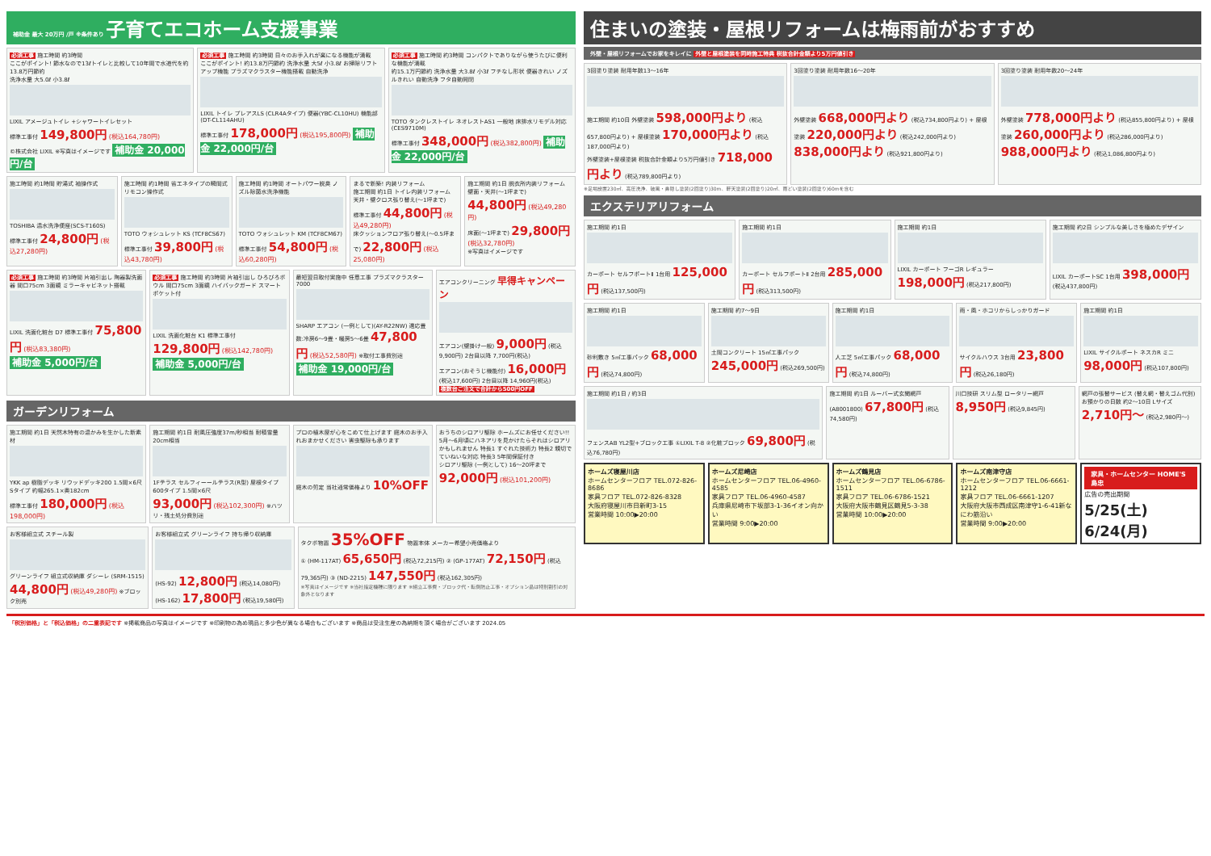補助金 最大 20万円 /戸 ※条件あり
子育てエコホーム支援事業
必須工事 施工時間 約3時間
ここがポイント! 節水なので13ℓトイレと比較して10年間で水道代を約13.8万円節約
洗浄水量 大5.0ℓ 小3.8ℓ
LIXIL アメージュトイレ +シャワートイレセット
標準工事付 149,800円 (税込164,780円)
©株式会社 LIXIL ※写真はイメージです 補助金 20,000円/台
必須工事 施工時間 約3時間 日々のお手入れが楽になる機能が満載
ここがポイント! 約13.8万円節約 洗浄水量 大5ℓ 小3.8ℓ お掃除リフトアップ機能 プラズマクラスター機能搭載 自動洗浄
LIXIL トイレ プレアスLS (CLR4Aタイプ) 便器(YBC-CL10HU) 機能部(DT-CL114AHU)
標準工事付 178,000円 (税込195,800円) 補助金 22,000円/台
必須工事 施工時間 約3時間 コンパクトでありながら使うたびに便利な機能が満載
約15.1万円節約 洗浄水量 大3.8ℓ 小3ℓ フチなし形状 便器きれい ノズルきれい 自動洗浄 フタ自動開閉
TOTO タンクレストイレ ネオレストAS1 一般地 床排水リモデル対応 (CES9710M)
標準工事付 348,000円 (税込382,800円) 補助金 22,000円/台
施工時間 約1時間 貯湯式 袖操作式
TOSHIBA 温水洗浄便座(SCS-T160S)
標準工事付 24,800円 (税込27,280円)
施工時間 約1時間 省エネタイプの瞬間式 リモコン操作式
TOTO ウォシュレット KS (TCF8CS67)
標準工事付 39,800円 (税込43,780円)
施工時間 約1時間 オートパワー脱臭 ノズル除菌水洗浄機能
TOTO ウォシュレット KM (TCF8CM67)
標準工事付 54,800円 (税込60,280円)
まるで新築! 内装リフォーム
施工期間 約1日 トイレ内装リフォーム 天井・壁クロス張り替え(〜1坪まで)
標準工事付 44,800円 (税込49,280円)
床クッションフロア張り替え(〜0.5坪まで) 22,800円 (税込25,080円)
施工期間 約1日 脱衣所内装リフォーム 壁面・天井(〜1坪まで)
44,800円 (税込49,280円)
床面(〜1坪まで) 29,800円 (税込32,780円)
※写真はイメージです
必須工事 施工時間 約3時間 片袖引出し 陶器製洗面器 間口75cm 3面鏡 ミラーキャビネット搭載
LIXIL 洗面化粧台 D7 標準工事付 75,800円 (税込83,380円)
補助金 5,000円/台
必須工事 施工時間 約3時間 片袖引出し ひろびろボウル 間口75cm 3面鏡 ハイバックガード スマートポケット付
LIXIL 洗面化粧台 K1 標準工事付 129,800円 (税込142,780円)
補助金 5,000円/台
最短翌日取付実施中 任意工事 プラズマクラスター 7000
SHARP エアコン (一例として)(AY-R22NW) 適応畳数:冷房6〜9畳・暖房5〜6畳 47,800円 (税込52,580円) ※取付工事費別途
補助金 19,000円/台
エアコンクリーニング 早得キャンペーン
エアコン(壁掛け一般) 9,000円 (税込9,900円) 2台目以降 7,700円(税込)
エアコン(おそうじ機能付) 16,000円 (税込17,600円) 2台目以降 14,960円(税込)
複数台ご注文で合計から500円OFF
ガーデンリフォーム
施工期間 約1日 天然木特有の温かみを生かした新素材
YKK ap 樹脂デッキ リウッドデッキ200 1.5間×6尺 Sタイプ 約幅265.1×奥182cm
標準工事付 180,000円 (税込198,000円)
施工期間 約1日 耐風圧強度37m/秒相当 耐積雪量20cm相当
1Fテラス セルフィーールテラス(R型) 屋根タイプ 600タイプ 1.5間×6尺
93,000円 (税込102,300円) ※ハツリ・残土処分費別途
プロの植木屋が心をこめて仕上げます 庭木のお手入れおまかせください 害虫駆除も承ります
庭木の剪定 当社通常価格より 10%OFF
おうちのシロアリ駆除 ホームズにお任せください!! 5月〜6月頃にハネアリを見かけたらそれはシロアリかもしれません 特長1 すぐれた技術力 特長2 親切でていねいな対応 特長3 5年間保証付き
シロアリ駆除 (一例として) 16〜20坪まで 92,000円 (税込101,200円)
お客様組立式 スチール製
グリーンライフ 組立式収納庫 ダシーレ (SRM-1515) 44,800円 (税込49,280円) ※ブロック別売
お客様組立式 グリーンライフ 持ち帰り収納庫
(HS-92) 12,800円 (税込14,080円) (HS-162) 17,800円 (税込19,580円)
タクボ物置 35%OFF 物置本体 メーカー希望小売価格より
① (HM-117AT) 65,650円 (税込72,215円) ② (GP-177AT) 72,150円 (税込79,365円) ③ (ND-2215) 147,550円 (税込162,305円)
※写真はイメージです ※当社指定機種に限ります ※組立工事費・ブロック代・転倒防止工事・オプション品は特別割引の対象外となります
住まいの塗装・屋根リフォームは梅雨前がおすすめ
外壁・屋根リフォームでお家をキレイに 外壁と屋根塗装を同時施工特典 税抜合計金額より5万円値引き
3回塗り塗装 耐用年数13〜16年
施工期間 約10日 外壁塗装 598,000円より (税込657,800円より) + 屋根塗装 170,000円より (税込187,000円より)
外壁塗装+屋根塗装 税抜合計金額より5万円値引き 718,000円より (税込789,800円より)
3回塗り塗装 耐用年数16〜20年
外壁塗装 668,000円より (税込734,800円より) + 屋根塗装 220,000円より (税込242,000円より)
838,000円より (税込921,800円より)
3回塗り塗装 耐用年数20〜24年
外壁塗装 778,000円より (税込855,800円より) + 屋根塗装 260,000円より (税込286,000円より)
988,000円より (税込1,086,800円より)
※足場設置230㎡、高圧洗浄、破風・鼻隠し塗装(2回塗り)30m、軒天塗装(2回塗り)20㎡、雨どい塗装(2回塗り)60mを含む
エクステリアリフォーム
施工期間 約1日
カーポート セルフポートⅡ 1台用 125,000円 (税込137,500円)
施工期間 約1日
カーポート セルフポートⅡ 2台用 285,000円 (税込313,500円)
施工期間 約1日
LIXIL カーポート フーゴR レギュラー 198,000円 (税込217,800円)
施工期間 約2日 シンプルな美しさを極めたデザイン
LIXIL カーポートSC 1台用 398,000円 (税込437,800円)
施工期間 約1日
砂利敷き 5㎡工事パック 68,000円 (税込74,800円)
施工期間 約7〜9日
土間コンクリート 15㎡工事パック 245,000円 (税込269,500円)
施工期間 約1日
人工芝 5㎡工事パック 68,000円 (税込74,800円)
雨・風・ホコリからしっかりガード
サイクルハウス 3台用 23,800円 (税込26,180円)
施工期間 約1日
LIXIL サイクルポート ネスカR ミニ 98,000円 (税込107,800円)
施工期間 約1日 / 約3日
フェンスAB YL2型+ブロック工事 ①LIXIL T-8 ②化粧ブロック 69,800円 (税込76,780円)
施工期間 約1日 ルーバー式玄関網戸 (A8001800) 67,800円 (税込74,580円)
川口技研 スリム型 ロータリー網戸 8,950円 (税込9,845円)
網戸の張替サービス (替え網・替えゴム代別) お預かりの日数 約2〜10日 Lサイズ 2,710円〜 (税込2,980円〜)
ホームズ寝屋川店
ホームセンターフロア TEL.072-826-8686
家具フロア TEL.072-826-8328
大阪府寝屋川市日新町3-15
営業時間 10:00▶20:00
ホームズ尼崎店
ホームセンターフロア TEL.06-4960-4585
家具フロア TEL.06-4960-4587
兵庫県尼崎市下坂部3-1-36イオン向かい
営業時間 9:00▶20:00
ホームズ鶴見店
ホームセンターフロア TEL.06-6786-1511
家具フロア TEL.06-6786-1521
大阪府大阪市鶴見区鶴見5-3-38
営業時間 10:00▶20:00
ホームズ南津守店
ホームセンターフロア TEL.06-6661-1212
家具フロア TEL.06-6661-1207
大阪府大阪市西成区南津守1-6-41新なにわ筋沿い
営業時間 9:00▶20:00
家具・ホームセンター HOME'S 島忠
広告の売出期間
5/25(土) 6/24(月)
「税別価格」と「税込価格」の二重表記です ※掲載商品の写真はイメージです ※印刷物の為め現品と多少色が異なる場合もございます ※商品は受注生産の為納期を頂く場合がございます 2024.05